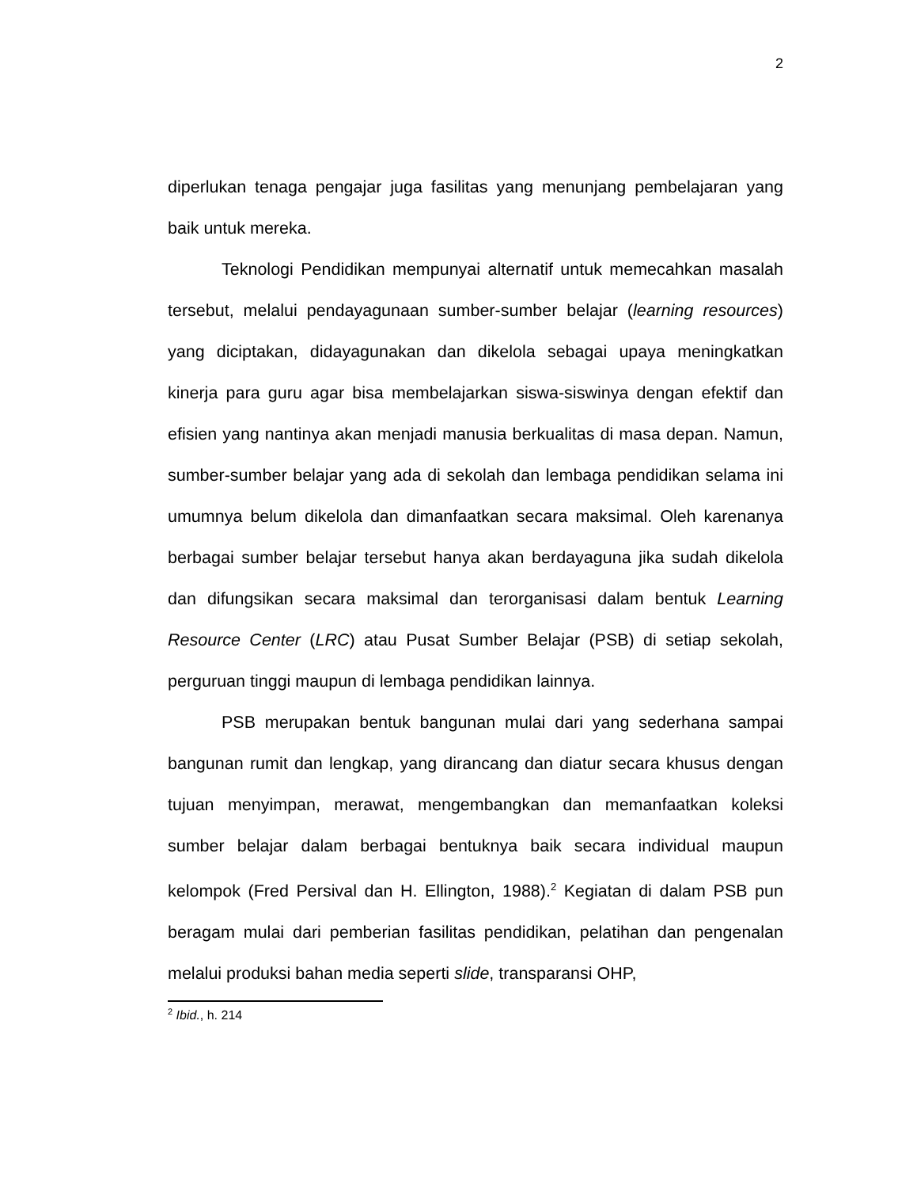2
diperlukan tenaga pengajar juga fasilitas yang menunjang pembelajaran yang baik untuk mereka.
Teknologi Pendidikan mempunyai alternatif untuk memecahkan masalah tersebut, melalui pendayagunaan sumber-sumber belajar (learning resources) yang diciptakan, didayagunakan dan dikelola sebagai upaya meningkatkan kinerja para guru agar bisa membelajarkan siswa-siswinya dengan efektif dan efisien yang nantinya akan menjadi manusia berkualitas di masa depan. Namun, sumber-sumber belajar yang ada di sekolah dan lembaga pendidikan selama ini umumnya belum dikelola dan dimanfaatkan secara maksimal. Oleh karenanya berbagai sumber belajar tersebut hanya akan berdayaguna jika sudah dikelola dan difungsikan secara maksimal dan terorganisasi dalam bentuk Learning Resource Center (LRC) atau Pusat Sumber Belajar (PSB) di setiap sekolah, perguruan tinggi maupun di lembaga pendidikan lainnya.
PSB merupakan bentuk bangunan mulai dari yang sederhana sampai bangunan rumit dan lengkap, yang dirancang dan diatur secara khusus dengan tujuan menyimpan, merawat, mengembangkan dan memanfaatkan koleksi sumber belajar dalam berbagai bentuknya baik secara individual maupun kelompok (Fred Persival dan H. Ellington, 1988).<sup>2</sup> Kegiatan di dalam PSB pun beragam mulai dari pemberian fasilitas pendidikan, pelatihan dan pengenalan melalui produksi bahan media seperti slide, transparansi OHP,
<sup>2</sup> Ibid., h. 214